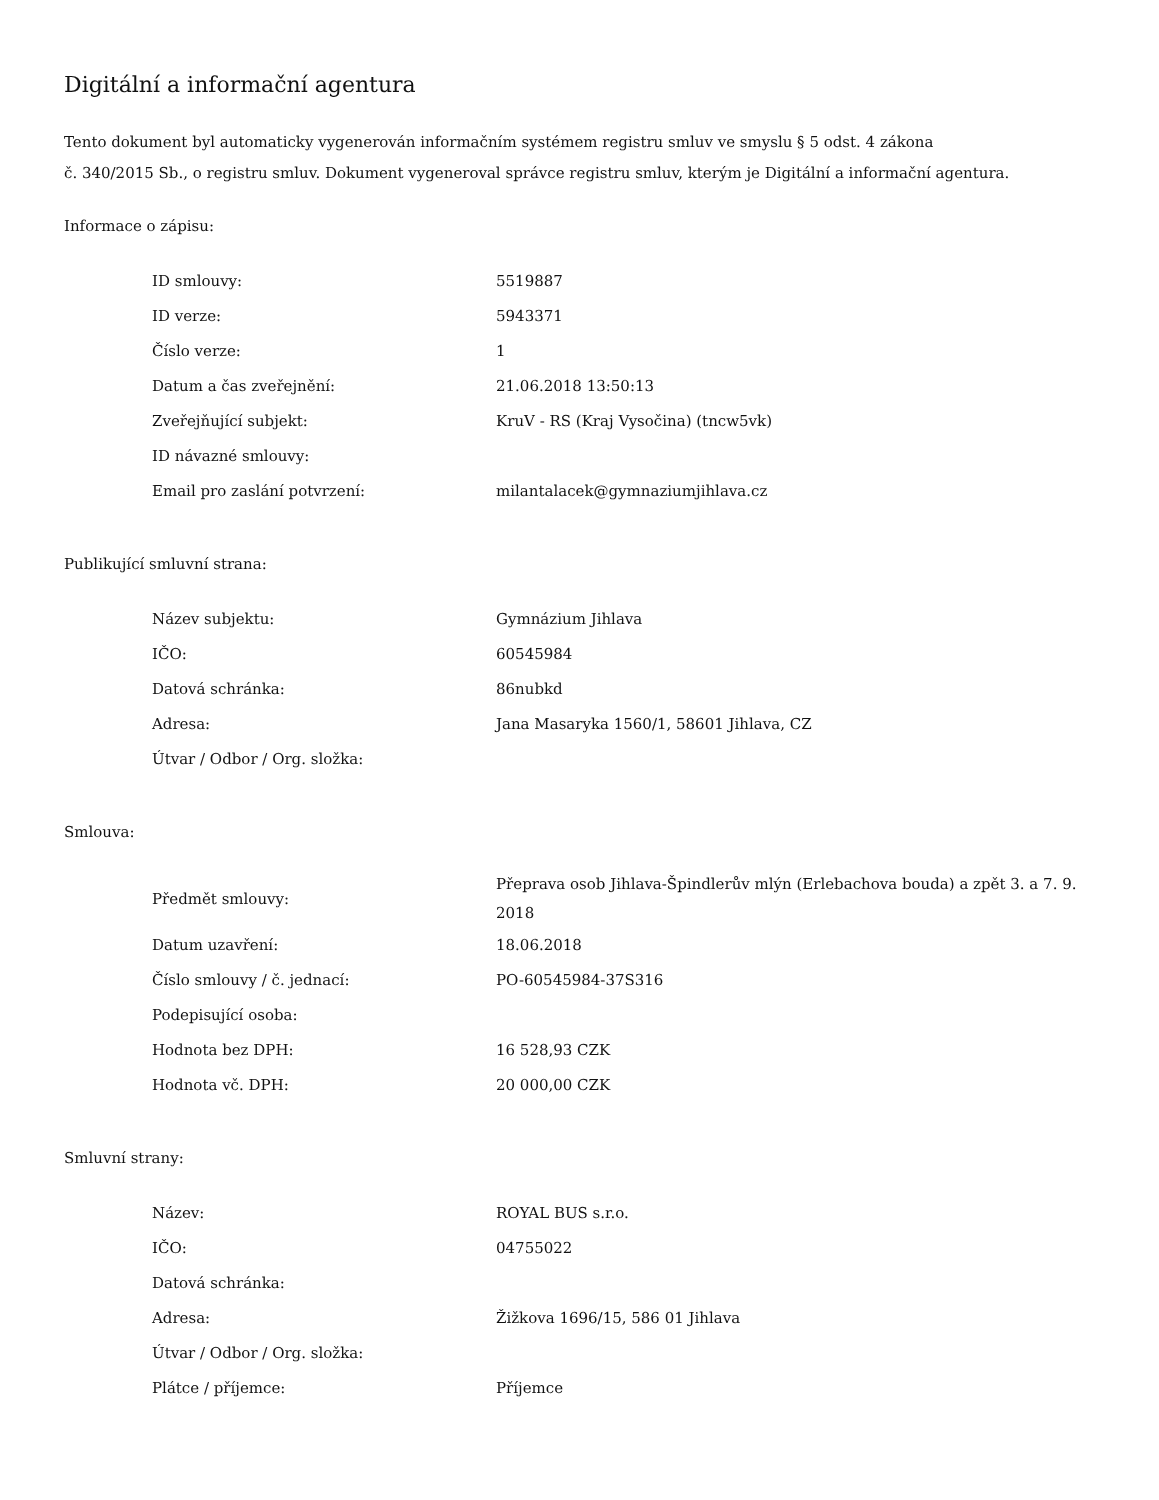Digitální a informační agentura
Tento dokument byl automaticky vygenerován informačním systémem registru smluv ve smyslu § 5 odst. 4 zákona
č. 340/2015 Sb., o registru smluv. Dokument vygeneroval správce registru smluv, kterým je Digitální a informační agentura.
Informace o zápisu:
| ID smlouvy: | 5519887 |
| ID verze: | 5943371 |
| Číslo verze: | 1 |
| Datum a čas zveřejnění: | 21.06.2018 13:50:13 |
| Zveřejňující subjekt: | KruV - RS (Kraj Vysočina) (tncw5vk) |
| ID návazné smlouvy: | |
| Email pro zaslání potvrzení: | milantalacek@gymnaziumjihlava.cz |
Publikující smluvní strana:
| Název subjektu: | Gymnázium Jihlava |
| IČO: | 60545984 |
| Datová schránka: | 86nubkd |
| Adresa: | Jana Masaryka 1560/1, 58601 Jihlava, CZ |
| Útvar / Odbor / Org. složka: | |
Smlouva:
| Předmět smlouvy: | Přeprava osob Jihlava-Špindlerův mlýn (Erlebachova bouda) a zpět 3. a 7. 9. 2018 |
| Datum uzavření: | 18.06.2018 |
| Číslo smlouvy / č. jednací: | PO-60545984-37S316 |
| Podepisující osoba: | |
| Hodnota bez DPH: | 16 528,93 CZK |
| Hodnota vč. DPH: | 20 000,00 CZK |
Smluvní strany:
| Název: | ROYAL BUS s.r.o. |
| IČO: | 04755022 |
| Datová schránka: | |
| Adresa: | Žižkova 1696/15, 586 01 Jihlava |
| Útvar / Odbor / Org. složka: | |
| Plátce / příjemce: | Příjemce |